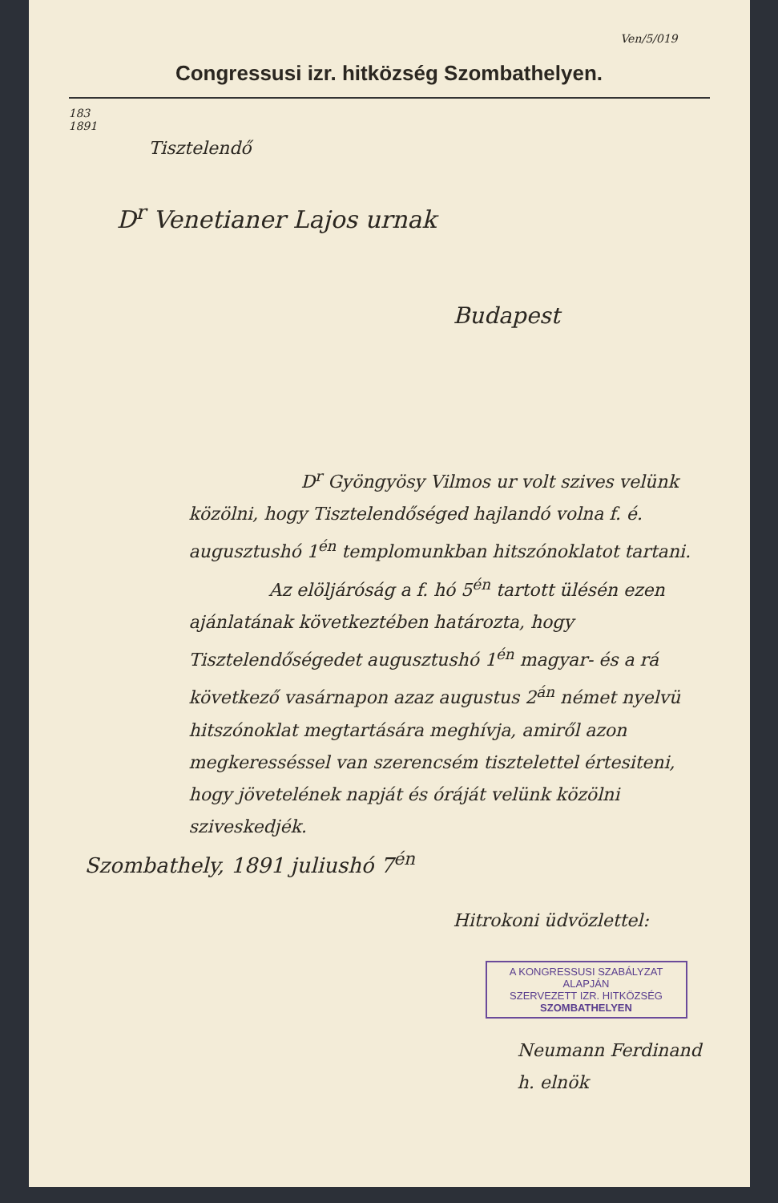Ven/5/019
Congressusi izr. hitközség Szombathelyen.
183
1891
Tisztelendő
D<sup>r</sup> Venetianer Lajos urnak
Budapest
D<sup>r</sup> Gyöngyösy Vilmos ur volt szives velünk közölni, hogy Tisztelendőséged hajlandó volna f. é. augusztushó 1<sup>én</sup> templomunkban hitszónoklatot tartani.
Az elöljáróság a f. hó 5<sup>én</sup> tartott ülésén ezen ajánlatának következtében határozta, hogy Tisztelendőségedet augusztushó 1<sup>én</sup> magyar- és a rá következő vasárnapon azaz augustus 2<sup>án</sup> német nyelvü hitszónoklat megtartására meghívja, amiről azon megkeresséssel van szerencsém tisztelettel értesiteni, hogy jövetelének napját és óráját velünk közölni sziveskedjék.
Szombathely, 1891 juliushó 7<sup>én</sup>
Hitrokoni üdvözlettel:
A KONGRESSUSI SZABÁLYZAT ALAPJÁN
SZERVEZETT IZR. HITKÖZSÉG
SZOMBATHELYEN
Neumann Ferdinand
h. elnök